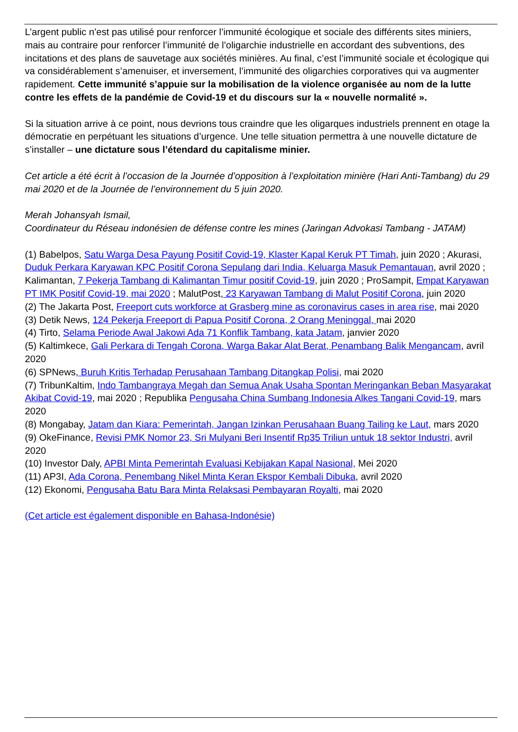L’argent public n’est pas utilisé pour renforcer l’immunité écologique et sociale des différents sites miniers, mais au contraire pour renforcer l’immunité de l’oligarchie industrielle en accordant des subventions, des incitations et des plans de sauvetage aux sociétés minières. Au final, c’est l’immunité sociale et écologique qui va considérablement s’amenuiser, et inversement, l’immunité des oligarchies corporatives qui va augmenter rapidement. Cette immunité s’appuie sur la mobilisation de la violence organisée au nom de la lutte contre les effets de la pandémie de Covid-19 et du discours sur la « nouvelle normalité ».
Si la situation arrive à ce point, nous devrions tous craindre que les oligarques industriels prennent en otage la démocratie en perpétuant les situations d’urgence. Une telle situation permettra à une nouvelle dictature de s’installer – une dictature sous l’étendard du capitalisme minier.
Cet article a été écrit à l’occasion de la Journée d’opposition à l’exploitation minière (Hari Anti-Tambang) du 29 mai 2020 et de la Journée de l’environnement du 5 juin 2020.
Merah Johansyah Ismail,
Coordinateur du Réseau indonésien de défense contre les mines (Jaringan Advokasi Tambang - JATAM)
(1) Babelpos, Satu Warga Desa Payung Positif Covid-19, Klaster Kapal Keruk PT Timah, juin 2020 ; Akurasi, Duduk Perkara Karyawan KPC Positif Corona Sepulang dari India, Keluarga Masuk Pemantauan, avril 2020 ; Kalimantan, 7 Pekerja Tambang di Kalimantan Timur positif Covid-19, juin 2020 ; ProSampit, Empat Karyawan PT IMK Positif Covid-19, mai 2020 ; MalutPost, 23 Karyawan Tambang di Malut Positif Corona, juin 2020
(2) The Jakarta Post, Freeport cuts workforce at Grasberg mine as coronavirus cases in area rise, mai 2020
(3) Detik News, 124 Pekerja Freeport di Papua Positif Corona, 2 Orang Meninggal, mai 2020
(4) Tirto, Selama Periode Awal Jakowi Ada 71 Konflik Tambang, kata Jatam, janvier 2020
(5) Kaltimkece, Gali Perkara di Tengah Corona, Warga Bakar Alat Berat, Penambang Balik Mengancam, avril 2020
(6) SPNews, Buruh Kritis Terhadap Perusahaan Tambang Ditangkap Polisi, mai 2020
(7) TribunKaltim, Indo Tambangraya Megah dan Semua Anak Usaha Spontan Meringankan Beban Masyarakat Akibat Covid-19, mai 2020 ; Republika Pengusaha China Sumbang Indonesia Alkes Tangani Covid-19, mars 2020
(8) Mongabay, Jatam dan Kiara: Pemerintah, Jangan Izinkan Perusahaan Buang Tailing ke Laut, mars 2020
(9) OkeFinance, Revisi PMK Nomor 23, Sri Mulyani Beri Insentif Rp35 Triliun untuk 18 sektor Industri, avril 2020
(10) Investor Daly, APBI Minta Pemerintah Evaluasi Kebijakan Kapal Nasional, Mei 2020
(11) AP3I, Ada Corona, Penembang Nikel Minta Keran Ekspor Kembali Dibuka, avril 2020
(12) Ekonomi, Pengusaha Batu Bara Minta Relaksasi Pembayaran Royalti, mai 2020
(Cet article est également disponible en Bahasa-Indonésie)